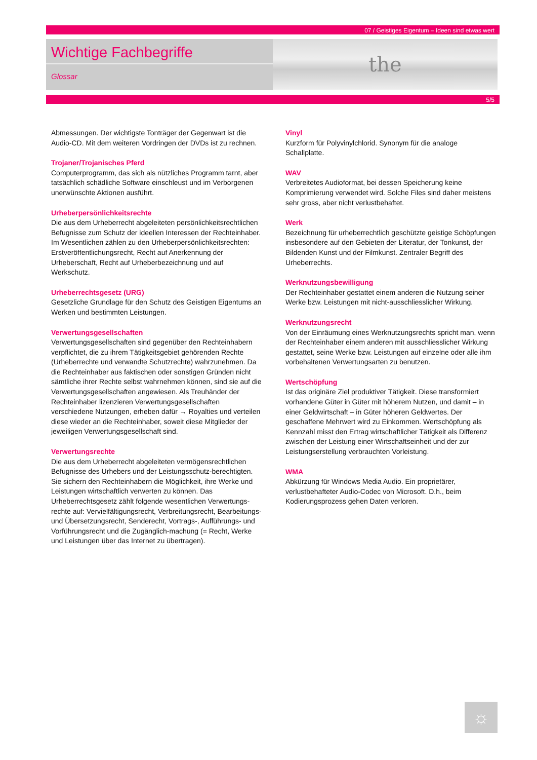07 / Geistiges Eigentum – Ideen sind etwas wert
Wichtige Fachbegriffe
Glossar
the
5/5
Abmessungen. Der wichtigste Tonträger der Gegenwart ist die Audio-CD. Mit dem weiteren Vordringen der DVDs ist zu rechnen.
Trojaner/Trojanisches Pferd
Computerprogramm, das sich als nützliches Programm tarnt, aber tatsächlich schädliche Software einschleust und im Verborgenen unerwünschte Aktionen ausführt.
Urheberpersönlichkeitsrechte
Die aus dem Urheberrecht abgeleiteten persönlichkeitsrechtlichen Befugnisse zum Schutz der ideellen Interessen der Rechteinhaber. Im Wesentlichen zählen zu den Urheberpersönlichkeitsrechten: Erstveröffentlichungsrecht, Recht auf Anerkennung der Urheberschaft, Recht auf Urheberbezeichnung und auf Werkschutz.
Urheberrechtsgesetz (URG)
Gesetzliche Grundlage für den Schutz des Geistigen Eigentums an Werken und bestimmten Leistungen.
Verwertungsgesellschaften
Verwertungsgesellschaften sind gegenüber den Rechteinhabern verpflichtet, die zu ihrem Tätigkeitsgebiet gehörenden Rechte (Urheberrechte und verwandte Schutzrechte) wahrzunehmen. Da die Rechteinhaber aus faktischen oder sonstigen Gründen nicht sämtliche ihrer Rechte selbst wahrnehmen können, sind sie auf die Verwertungsgesellschaften angewiesen. Als Treuhänder der Rechteinhaber lizenzieren Verwertungsgesellschaften verschiedene Nutzungen, erheben dafür → Royalties und verteilen diese wieder an die Rechteinhaber, soweit diese Mitglieder der jeweiligen Verwertungsgesellschaft sind.
Verwertungsrechte
Die aus dem Urheberrecht abgeleiteten vermögensrechtlichen Befugnisse des Urhebers und der Leistungsschutz-berechtigten. Sie sichern den Rechteinhabern die Möglichkeit, ihre Werke und Leistungen wirtschaftlich verwerten zu können. Das Urheberrechtsgesetz zählt folgende wesentlichen Verwertungs-rechte auf: Vervielfältigungsrecht, Verbreitungsrecht, Bearbeitungs- und Übersetzungsrecht, Senderecht, Vortrags-, Aufführungs- und Vorführungsrecht und die Zugänglich-machung (= Recht, Werke und Leistungen über das Internet zu übertragen).
Vinyl
Kurzform für Polyvinylchlorid. Synonym für die analoge Schallplatte.
WAV
Verbreitetes Audioformat, bei dessen Speicherung keine Komprimierung verwendet wird. Solche Files sind daher meistens sehr gross, aber nicht verlustbehaftet.
Werk
Bezeichnung für urheberrechtlich geschützte geistige Schöpfungen insbesondere auf den Gebieten der Literatur, der Tonkunst, der Bildenden Kunst und der Filmkunst. Zentraler Begriff des Urheberrechts.
Werknutzungsbewilligung
Der Rechteinhaber gestattet einem anderen die Nutzung seiner Werke bzw. Leistungen mit nicht-ausschliesslicher Wirkung.
Werknutzungsrecht
Von der Einräumung eines Werknutzungsrechts spricht man, wenn der Rechteinhaber einem anderen mit ausschliesslicher Wirkung gestattet, seine Werke bzw. Leistungen auf einzelne oder alle ihm vorbehaltenen Verwertungsarten zu benutzen.
Wertschöpfung
Ist das originäre Ziel produktiver Tätigkeit. Diese transformiert vorhandene Güter in Güter mit höherem Nutzen, und damit – in einer Geldwirtschaft – in Güter höheren Geldwertes. Der geschaffene Mehrwert wird zu Einkommen. Wertschöpfung als Kennzahl misst den Ertrag wirtschaftlicher Tätigkeit als Differenz zwischen der Leistung einer Wirtschaftseinheit und der zur Leistungserstellung verbrauchten Vorleistung.
WMA
Abkürzung für Windows Media Audio. Ein proprietärer, verlustbehafteter Audio-Codec von Microsoft. D.h., beim Kodierungsprozess gehen Daten verloren.
☼